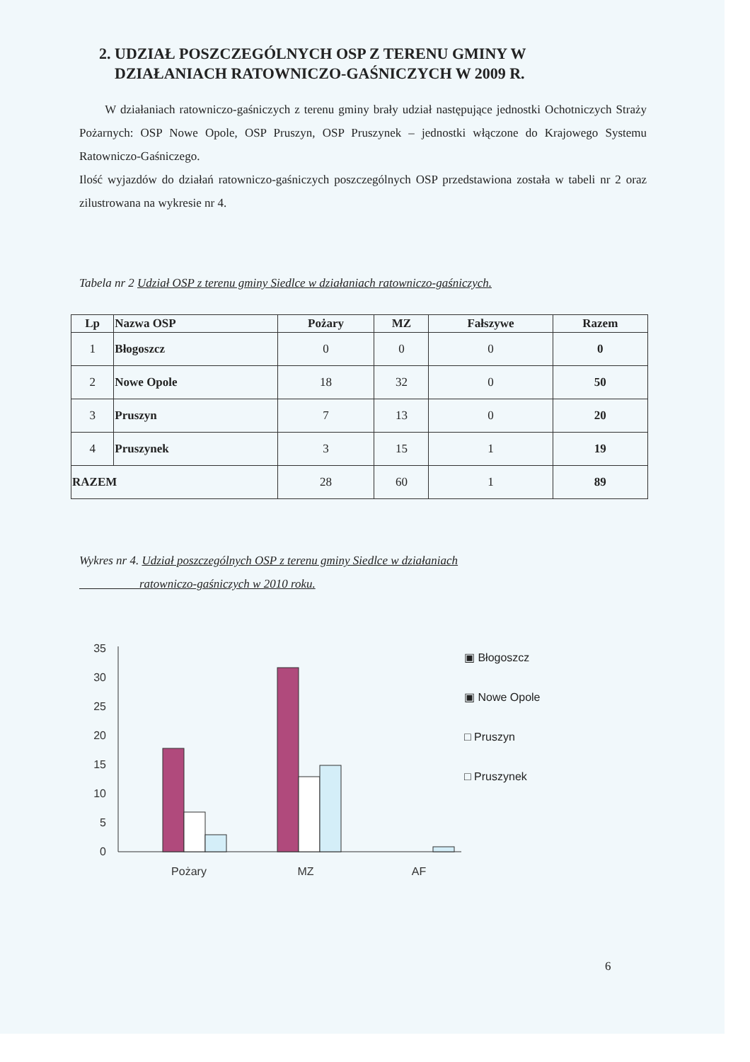2. UDZIAŁ POSZCZEGÓLNYCH OSP Z TERENU GMINY W
DZIAŁANIACH RATOWNICZO-GAŚNICZYCH W 2009 R.
W działaniach ratowniczo-gaśniczych z terenu gminy brały udział następujące jednostki Ochotniczych Straży Pożarnych: OSP Nowe Opole, OSP Pruszyn, OSP Pruszynek – jednostki włączone do Krajowego Systemu Ratowniczo-Gaśniczego.
Ilość wyjazdów do działań ratowniczo-gaśniczych poszczególnych OSP przedstawiona została w tabeli nr 2 oraz zilustrowana na wykresie nr 4.
Tabela nr 2 Udział OSP z terenu gminy Siedlce w działaniach ratowniczo-gaśniczych.
| Lp | Nazwa OSP | Pożary | MZ | Fałszywe | Razem |
| --- | --- | --- | --- | --- | --- |
| 1 | Błogoszcz | 0 | 0 | 0 | 0 |
| 2 | Nowe Opole | 18 | 32 | 0 | 50 |
| 3 | Pruszyn | 7 | 13 | 0 | 20 |
| 4 | Pruszynek | 3 | 15 | 1 | 19 |
| RAZEM | | 28 | 60 | 1 | 89 |
Wykres nr 4. Udział poszczególnych OSP z terenu gminy Siedlce w działaniach
ratowniczo-gaśniczych w 2010 roku.
35
30
25
20
15
10
5
0
Pożary
MZ
AF
▣ Błogoszcz
▣ Nowe Opole
□ Pruszyn
□ Pruszynek
6